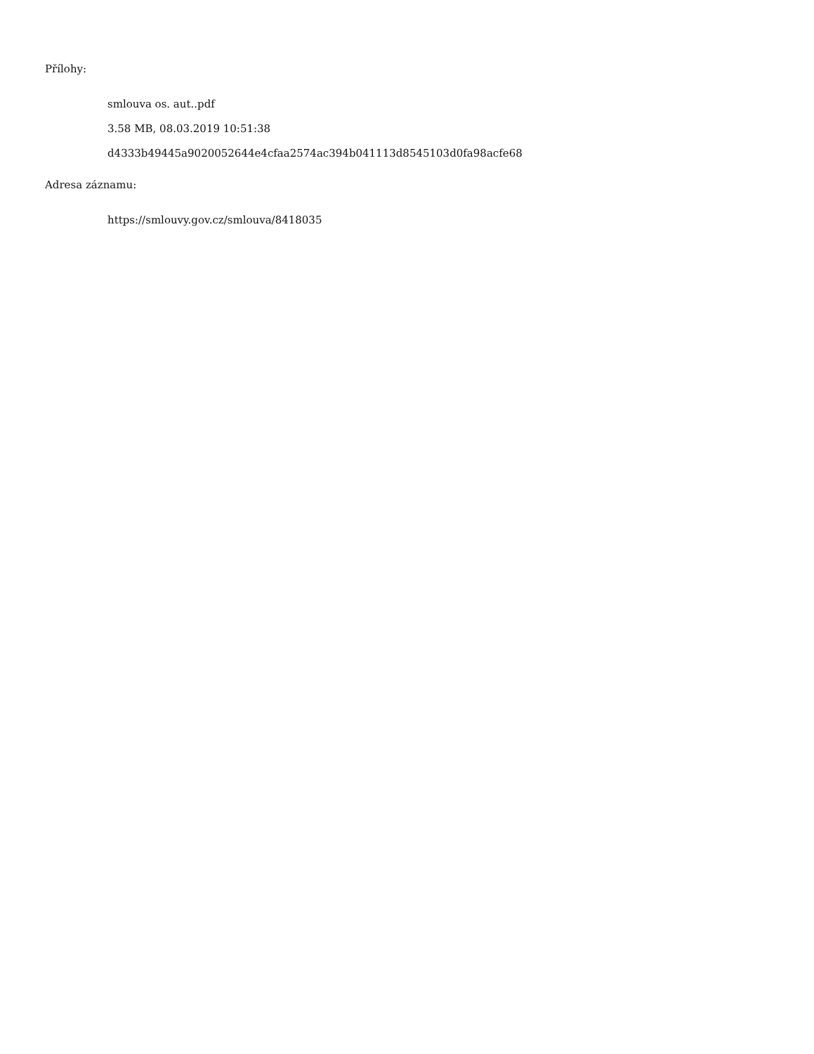Přílohy:
smlouva os. aut..pdf
3.58 MB, 08.03.2019 10:51:38
d4333b49445a9020052644e4cfaa2574ac394b041113d8545103d0fa98acfe68
Adresa záznamu:
https://smlouvy.gov.cz/smlouva/8418035